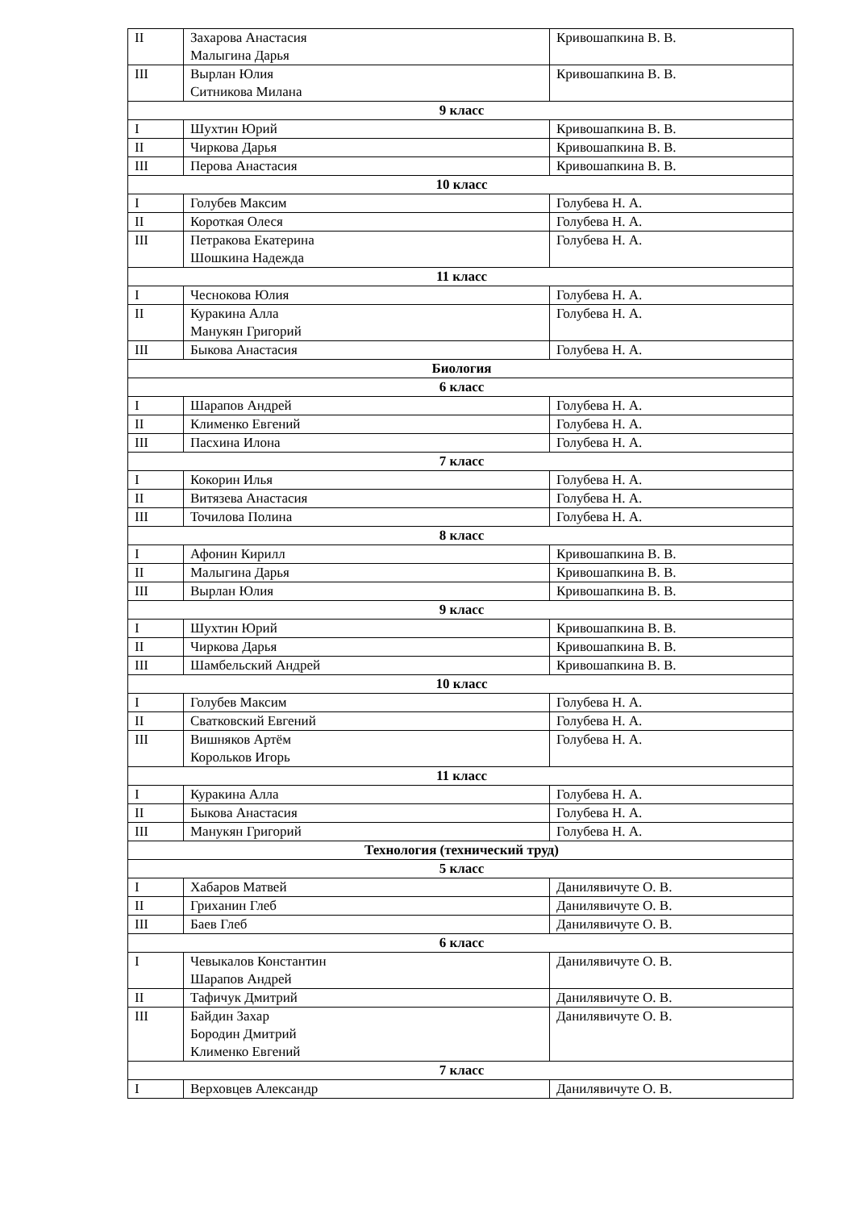| II | Захарова Анастасия Малыгина Дарья | Кривошапкина В. В. |
| III | Вырлан Юлия Ситникова Милана | Кривошапкина В. В. |
| 9 класс | | |
| I | Шухтин Юрий | Кривошапкина В. В. |
| II | Чиркова Дарья | Кривошапкина В. В. |
| III | Перова Анастасия | Кривошапкина В. В. |
| 10 класс | | |
| I | Голубев Максим | Голубева Н. А. |
| II | Короткая Олеся | Голубева Н. А. |
| III | Петракова Екатерина Шошкина Надежда | Голубева Н. А. |
| 11 класс | | |
| I | Чеснокова Юлия | Голубева Н. А. |
| II | Куракина Алла Манукян Григорий | Голубева Н. А. |
| III | Быкова Анастасия | Голубева Н. А. |
| Биология | | |
| 6 класс | | |
| I | Шарапов Андрей | Голубева Н. А. |
| II | Клименко Евгений | Голубева Н. А. |
| III | Пасхина Илона | Голубева Н. А. |
| 7 класс | | |
| I | Кокорин Илья | Голубева Н. А. |
| II | Витязева Анастасия | Голубева Н. А. |
| III | Точилова Полина | Голубева Н. А. |
| 8 класс | | |
| I | Афонин Кирилл | Кривошапкина В. В. |
| II | Малыгина Дарья | Кривошапкина В. В. |
| III | Вырлан Юлия | Кривошапкина В. В. |
| 9 класс | | |
| I | Шухтин Юрий | Кривошапкина В. В. |
| II | Чиркова Дарья | Кривошапкина В. В. |
| III | Шамбельский Андрей | Кривошапкина В. В. |
| 10 класс | | |
| I | Голубев Максим | Голубева Н. А. |
| II | Сватковский Евгений | Голубева Н. А. |
| III | Вишняков Артём Корольков Игорь | Голубева Н. А. |
| 11 класс | | |
| I | Куракина Алла | Голубева Н. А. |
| II | Быкова Анастасия | Голубева Н. А. |
| III | Манукян Григорий | Голубева Н. А. |
| Технология (технический труд) | | |
| 5 класс | | |
| I | Хабаров Матвей | Данилявичуте О. В. |
| II | Гриханин Глеб | Данилявичуте О. В. |
| III | Баев Глеб | Данилявичуте О. В. |
| 6 класс | | |
| I | Чевыкалов Константин Шарапов Андрей | Данилявичуте О. В. |
| II | Тафичук Дмитрий | Данилявичуте О. В. |
| III | Байдин Захар Бородин Дмитрий Клименко Евгений | Данилявичуте О. В. |
| 7 класс | | |
| I | Верховцев Александр | Данилявичуте О. В. |